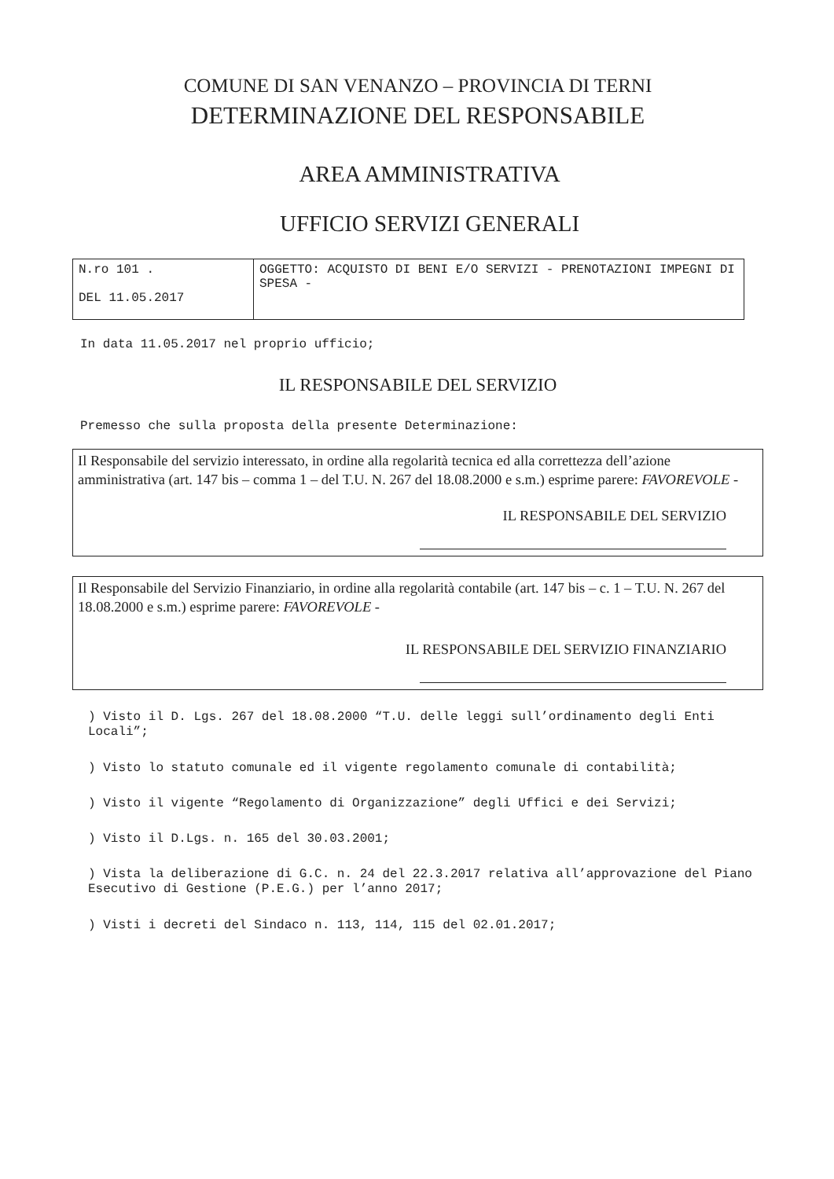COMUNE DI SAN VENANZO – PROVINCIA DI TERNI
DETERMINAZIONE DEL RESPONSABILE
AREA AMMINISTRATIVA
UFFICIO SERVIZI GENERALI
| N.ro 101 . DEL 11.05.2017 | OGGETTO: ACQUISTO DI BENI E/O SERVIZI - PRENOTAZIONI IMPEGNI DI SPESA - |
In data 11.05.2017 nel proprio ufficio;
IL RESPONSABILE DEL SERVIZIO
Premesso che sulla proposta della presente Determinazione:
Il Responsabile del servizio interessato, in ordine alla regolarità tecnica ed alla correttezza dell’azione amministrativa (art. 147 bis – comma 1 – del T.U. N. 267 del 18.08.2000 e s.m.) esprime parere: FAVOREVOLE -
IL RESPONSABILE DEL SERVIZIO
Il Responsabile del Servizio Finanziario, in ordine alla regolarità contabile (art. 147 bis – c. 1 – T.U. N. 267 del 18.08.2000 e s.m.) esprime parere: FAVOREVOLE -
IL RESPONSABILE DEL SERVIZIO FINANZIARIO
) Visto il D. Lgs. 267 del 18.08.2000 “T.U. delle leggi sull’ordinamento degli Enti Locali”;
) Visto lo statuto comunale ed il vigente regolamento comunale di contabilità;
) Visto il vigente “Regolamento di Organizzazione” degli Uffici e dei Servizi;
) Visto il D.Lgs. n. 165 del 30.03.2001;
) Vista la deliberazione di G.C. n. 24 del 22.3.2017 relativa all’approvazione del Piano Esecutivo di Gestione (P.E.G.) per l’anno 2017;
) Visti i decreti del Sindaco n. 113, 114, 115 del 02.01.2017;